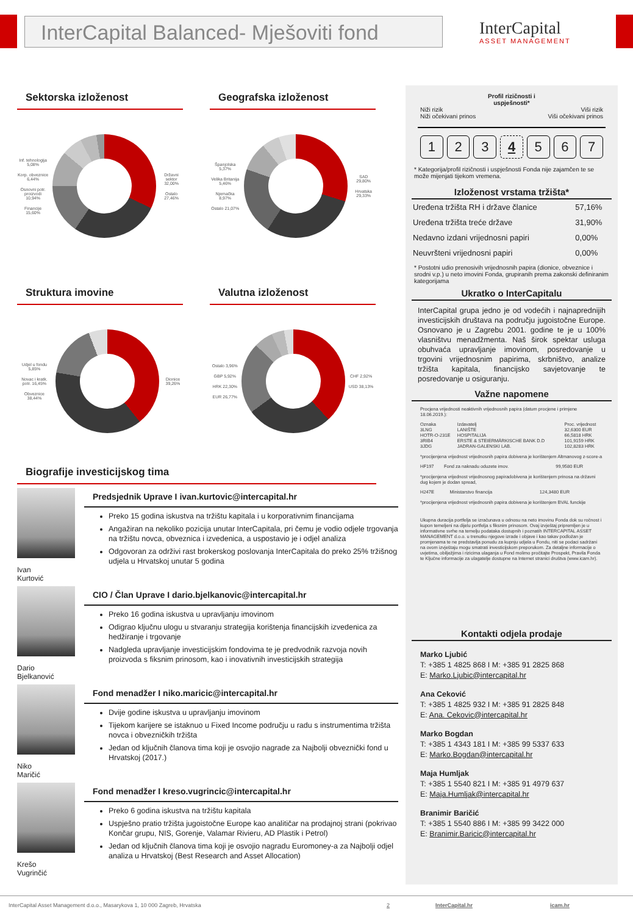InterCapital Balanced- Mješoviti fond
InterCapital
ASSET MANAGEMENT
Sektorska izloženost
Inf. tehnologija 5,08%
Korp. obveznice 6,44%
Osnovni potr. proizvodi 10,94%
Financije 15,60%
Državni sektor 32,00%
Ostalo 27,46%
Geografska izloženost
Španjolska 5,37%
Velika Britanija 5,46%
Njemačka 8,97%
Ostalo 21,07%
SAD 29,80%
Hrvatska 29,33%
Struktura imovine
Udjel u fondu 5,85%
Novac i kratk. potr. 16,45%
Obveznice 38,44%
Dionice 39,26%
Valutna izloženost
Ostalo 3,96%
GBP 5,92%
HRK 22,30%
EUR 26,77%
CHF 2,92%
USD 38,13%
Biografije investicijskog tima
Ivan
Kurtović
Predsjednik Uprave I ivan.kurtovic@intercapital.hr
Preko 15 godina iskustva na tržištu kapitala i u korporativnim financijama
Angažiran na nekoliko pozicija unutar InterCapitala, pri čemu je vodio odjele trgovanja na tržištu novca, obveznica i izvedenica, a uspostavio je i odjel analiza
Odgovoran za održivi rast brokerskog poslovanja InterCapitala do preko 25% tržišnog udjela u Hrvatskoj unutar 5 godina
Dario
Bjelkanović
CIO / Član Uprave I dario.bjelkanovic@intercapital.hr
Preko 16 godina iskustva u upravljanju imovinom
Odigrao ključnu ulogu u stvaranju strategija korištenja financijskih izvedenica za hedžiranje i trgovanje
Nadgleda upravljanje investicijskim fondovima te je predvodnik razvoja novih proizvoda s fiksnim prinosom, kao i inovativnih investicijskih strategija
Niko
Maričić
Fond menadžer I niko.maricic@intercapital.hr
Dvije godine iskustva u upravljanju imovinom
Tijekom karijere se istaknuo u Fixed Income području u radu s instrumentima tržišta novca i obvezničkih tržišta
Jedan od ključnih članova tima koji je osvojio nagrade za Najbolji obveznički fond u Hrvatskoj (2017.)
Krešo
Vugrinčić
Fond menadžer I kreso.vugrincic@intercapital.hr
Preko 6 godina iskustva na tržištu kapitala
Uspješno pratio tržišta jugoistočne Europe kao analitičar na prodajnoj strani (pokrivao Končar grupu, NIS, Gorenje, Valamar Rivieru, AD Plastik i Petrol)
Jedan od ključnih članova tima koji je osvojio nagradu Euromoney-a za Najbolji odjel analiza u Hrvatskoj (Best Research and Asset Allocation)
Profil rizičnosti i
uspješnosti*
Niži rizik
Niži očekivani prinos Viši rizik
Viši očekivani prinos
1234567
* Kategorija/profil rizičnosti i uspješnosti Fonda nije zajamčen te se može mijenjati tijekom vremena.
Izloženost vrstama tržišta*
| Uređena tržišta RH i države članice | 57,16% |
| Uređena tržišta treće države | 31,90% |
| Nedavno izdani vrijednosni papiri | 0,00% |
| Neuvršteni vrijednosni papiri | 0,00% |
* Postotni udio prenosivih vrijednosnih papira (dionice, obveznice i srodni v.p.) u neto imovini Fonda, grupiranih prema zakonski definiranim kategorijama
Ukratko o InterCapitalu
InterCapital grupa jedno je od vodećih i najnaprednijih investicijskih društava na području jugoistočne Europe. Osnovano je u Zagrebu 2001. godine te je u 100% vlasništvu menadžmenta. Naš širok spektar usluga obuhvaća upravljanje imovinom, posredovanje u trgovini vrijednosnim papirima, skrbništvo, analize tržišta kapitala, financijsko savjetovanje te posredovanje u osiguranju.
Važne napomene
Procjena vrijednosti neaktivnih vrijednosnih papira (datum procjene i primjene 18.06.2019.):
| Oznaka | Izdavatelj | Proc. vrijednost |
| 3LNG | LANIŠTE | 32,6300 EUR |
| HOTR-O-231E | HOSPITALIJA | 66,5818 HRK |
| 3RIB4 | ERSTE & STEIERMÄRKISCHE BANK D.D | 101,9159 HRK |
| 3JDG | JADRAN-GALENSKI LAB. | 102,8283 HRK |
*procijenjena vrijednost vrijednosnih papira dobivena je korištenjem Altmanovog z-score-a
| HF197 | Fond za naknadu oduzete imov. | 99,9580 EUR |
*procijenjena vrijednost vrijednosnog papiradobivena je korištenjem prinosa na državni dug kojem je dodan spread,
| H247E | Ministarstvo financija | 124,3480 EUR |
*procijenjena vrijednost vrijednosnih papira dobivena je korištenjem BVAL funckije
Ukupna duracija portfelja se izračunava u odnosu na neto imovinu Fonda dok su ročnost i kupon temeljeni na dijelu portfelja s fiksnim prinosom. Ovaj izvještaj pripremljen je u informativne svrhe na temelju podataka dostupnih i poznatih INTERCAPITAL ASSET MANAGEMENT d.o.o. u trenutku njegove izrade i objave i kao takav podložan je promjenama te ne predstavlja ponudu za kupnju udjela u Fondu, niti se podaci sadržani na ovom izvještaju mogu smatrati investicijskom preporukom. Za detaljne informacije o uvjetima, obilježjima i rizicima ulaganja u Fond molimo pročitajte Prospekt, Pravila Fonda te Ključne informacije za ulagatelje dostupne na Internet stranici društva (www.icam.hr).
Kontakti odjela prodaje
Marko Ljubić
T: +385 1 4825 868 I M: +385 91 2825 868
E: Marko.Ljubic@intercapital.hr
Ana Ceković
T: +385 1 4825 932 I M: +385 91 2825 848
E: Ana. Cekovic@intercapital.hr
Marko Bogdan
T: +385 1 4343 181 I M: +385 99 5337 633
E: Marko.Bogdan@intercapital.hr
Maja Humljak
T: +385 1 5540 821 I M: +385 91 4979 637
E: Maja.Humljak@intercapital.hr
Branimir Baričić
T: +385 1 5540 886 I M: +385 99 3422 000
E: Branimir.Baricic@intercapital.hr
InterCapital Asset Management d.o.o., Masarykova 1, 10 000 Zagreb, Hrvatska 2 InterCapital.hr icam.hr